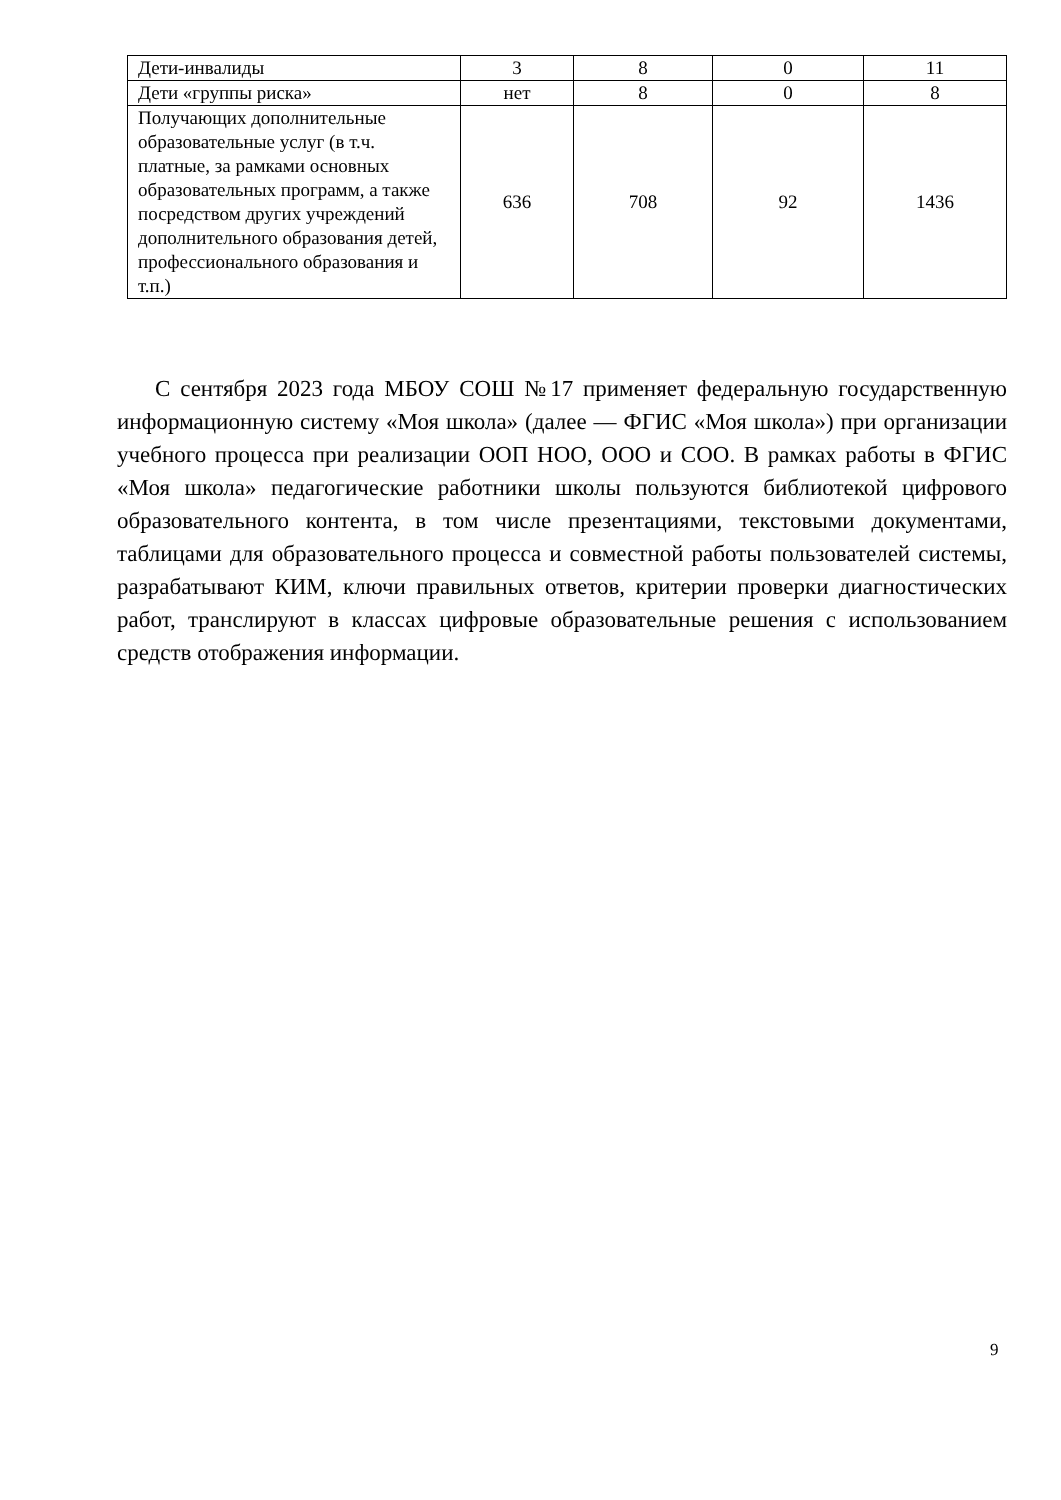| Дети-инвалиды | 3 | 8 | 0 | 11 |
| Дети «группы риска» | нет | 8 | 0 | 8 |
| Получающих дополнительные образовательные услуг (в т.ч. платные, за рамками основных образовательных программ, а также посредством других учреждений дополнительного образования детей, профессионального образования и т.п.) | 636 | 708 | 92 | 1436 |
С сентября 2023 года МБОУ СОШ №17 применяет федеральную государственную информационную систему «Моя школа» (далее — ФГИС «Моя школа») при организации учебного процесса при реализации ООП НОО, ООО и СОО. В рамках работы в ФГИС «Моя школа» педагогические работники школы пользуются библиотекой цифрового образовательного контента, в том числе презентациями, текстовыми документами, таблицами для образовательного процесса и совместной работы пользователей системы, разрабатывают КИМ, ключи правильных ответов, критерии проверки диагностических работ, транслируют в классах цифровые образовательные решения с использованием средств отображения информации.
9